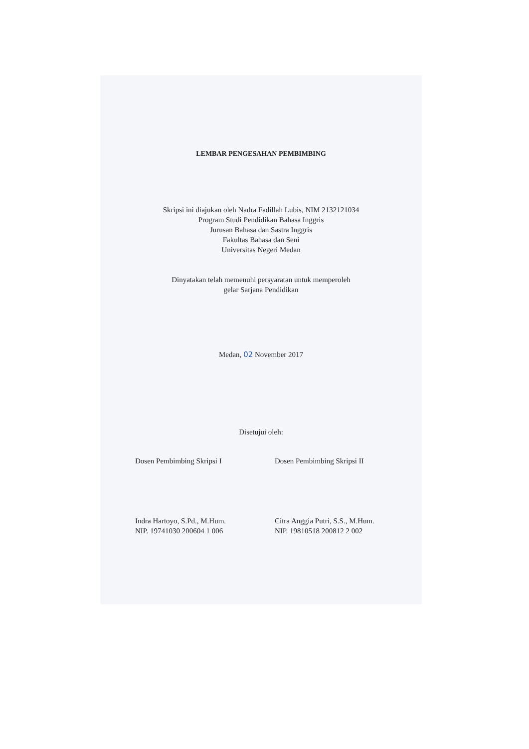LEMBAR PENGESAHAN PEMBIMBING
Skripsi ini diajukan oleh Nadra Fadillah Lubis, NIM 2132121034
Program Studi Pendidikan Bahasa Inggris
Jurusan Bahasa dan Sastra Inggris
Fakultas Bahasa dan Seni
Universitas Negeri Medan
Dinyatakan telah memenuhi persyaratan untuk memperoleh
gelar Sarjana Pendidikan
Medan, 02 November 2017
Disetujui oleh:
Dosen Pembimbing Skripsi I
Indra Hartoyo, S.Pd., M.Hum.
NIP. 19741030 200604 1 006
Dosen Pembimbing Skripsi II
Citra Anggia Putri, S.S., M.Hum.
NIP. 19810518 200812 2 002